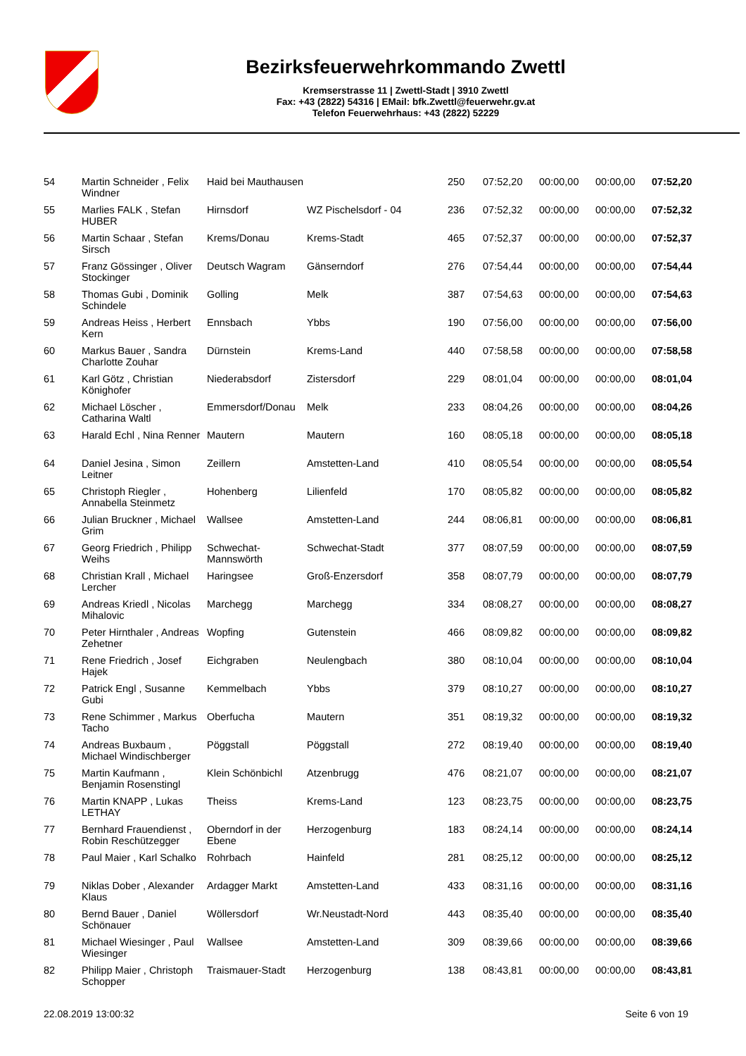Bezirksfeuerwehrkommando Zwettl
Kremserstrasse 11 | Zwettl-Stadt | 3910 Zwettl
Fax: +43 (2822) 54316 | EMail: bfk.Zwettl@feuerwehr.gv.at
Telefon Feuerwehrhaus: +43 (2822) 52229
| 54 | Martin Schneider , Felix Windner | Haid bei Mauthausen | | 250 | 07:52,20 | 00:00,00 | 00:00,00 | 07:52,20 |
| 55 | Marlies FALK , Stefan HUBER | Hirnsdorf | WZ Pischelsdorf - 04 | 236 | 07:52,32 | 00:00,00 | 00:00,00 | 07:52,32 |
| 56 | Martin Schaar , Stefan Sirsch | Krems/Donau | Krems-Stadt | 465 | 07:52,37 | 00:00,00 | 00:00,00 | 07:52,37 |
| 57 | Franz Gössinger , Oliver Stockinger | Deutsch Wagram | Gänserndorf | 276 | 07:54,44 | 00:00,00 | 00:00,00 | 07:54,44 |
| 58 | Thomas Gubi , Dominik Schindele | Golling | Melk | 387 | 07:54,63 | 00:00,00 | 00:00,00 | 07:54,63 |
| 59 | Andreas Heiss , Herbert Kern | Ennsbach | Ybbs | 190 | 07:56,00 | 00:00,00 | 00:00,00 | 07:56,00 |
| 60 | Markus Bauer , Sandra Charlotte Zouhar | Dürnstein | Krems-Land | 440 | 07:58,58 | 00:00,00 | 00:00,00 | 07:58,58 |
| 61 | Karl Götz , Christian Könighofer | Niederabsdorf | Zistersdorf | 229 | 08:01,04 | 00:00,00 | 00:00,00 | 08:01,04 |
| 62 | Michael Löscher , Catharina Waltl | Emmersdorf/Donau | Melk | 233 | 08:04,26 | 00:00,00 | 00:00,00 | 08:04,26 |
| 63 | Harald Echl , Nina Renner | Mautern | Mautern | 160 | 08:05,18 | 00:00,00 | 00:00,00 | 08:05,18 |
| 64 | Daniel Jesina , Simon Leitner | Zeillern | Amstetten-Land | 410 | 08:05,54 | 00:00,00 | 00:00,00 | 08:05,54 |
| 65 | Christoph Riegler , Annabella Steinmetz | Hohenberg | Lilienfeld | 170 | 08:05,82 | 00:00,00 | 00:00,00 | 08:05,82 |
| 66 | Julian Bruckner , Michael Grim | Wallsee | Amstetten-Land | 244 | 08:06,81 | 00:00,00 | 00:00,00 | 08:06,81 |
| 67 | Georg Friedrich , Philipp Weihs | Schwechat-Mannswörth | Schwechat-Stadt | 377 | 08:07,59 | 00:00,00 | 00:00,00 | 08:07,59 |
| 68 | Christian Krall , Michael Lercher | Haringsee | Groß-Enzersdorf | 358 | 08:07,79 | 00:00,00 | 00:00,00 | 08:07,79 |
| 69 | Andreas Kriedl , Nicolas Mihalovic | Marchegg | Marchegg | 334 | 08:08,27 | 00:00,00 | 00:00,00 | 08:08,27 |
| 70 | Peter Hirnthaler , Andreas Zehetner | Wopfing | Gutenstein | 466 | 08:09,82 | 00:00,00 | 00:00,00 | 08:09,82 |
| 71 | Rene Friedrich , Josef Hajek | Eichgraben | Neulengbach | 380 | 08:10,04 | 00:00,00 | 00:00,00 | 08:10,04 |
| 72 | Patrick Engl , Susanne Gubi | Kemmelbach | Ybbs | 379 | 08:10,27 | 00:00,00 | 00:00,00 | 08:10,27 |
| 73 | Rene Schimmer , Markus Tacho | Oberfucha | Mautern | 351 | 08:19,32 | 00:00,00 | 00:00,00 | 08:19,32 |
| 74 | Andreas Buxbaum , Michael Windischberger | Pöggstall | Pöggstall | 272 | 08:19,40 | 00:00,00 | 00:00,00 | 08:19,40 |
| 75 | Martin Kaufmann , Benjamin Rosenstingl | Klein Schönbichl | Atzenbrugg | 476 | 08:21,07 | 00:00,00 | 00:00,00 | 08:21,07 |
| 76 | Martin KNAPP , Lukas LETHAY | Theiss | Krems-Land | 123 | 08:23,75 | 00:00,00 | 00:00,00 | 08:23,75 |
| 77 | Bernhard Frauendienst , Robin Reschützegger | Oberndorf in der Ebene | Herzogenburg | 183 | 08:24,14 | 00:00,00 | 00:00,00 | 08:24,14 |
| 78 | Paul Maier , Karl Schalko | Rohrbach | Hainfeld | 281 | 08:25,12 | 00:00,00 | 00:00,00 | 08:25,12 |
| 79 | Niklas Dober , Alexander Klaus | Ardagger Markt | Amstetten-Land | 433 | 08:31,16 | 00:00,00 | 00:00,00 | 08:31,16 |
| 80 | Bernd Bauer , Daniel Schönauer | Wöllersdorf | Wr.Neustadt-Nord | 443 | 08:35,40 | 00:00,00 | 00:00,00 | 08:35,40 |
| 81 | Michael Wiesinger , Paul Wiesinger | Wallsee | Amstetten-Land | 309 | 08:39,66 | 00:00,00 | 00:00,00 | 08:39,66 |
| 82 | Philipp Maier , Christoph Schopper | Traismauer-Stadt | Herzogenburg | 138 | 08:43,81 | 00:00,00 | 00:00,00 | 08:43,81 |
22.08.2019 13:00:32 Seite 6 von 19